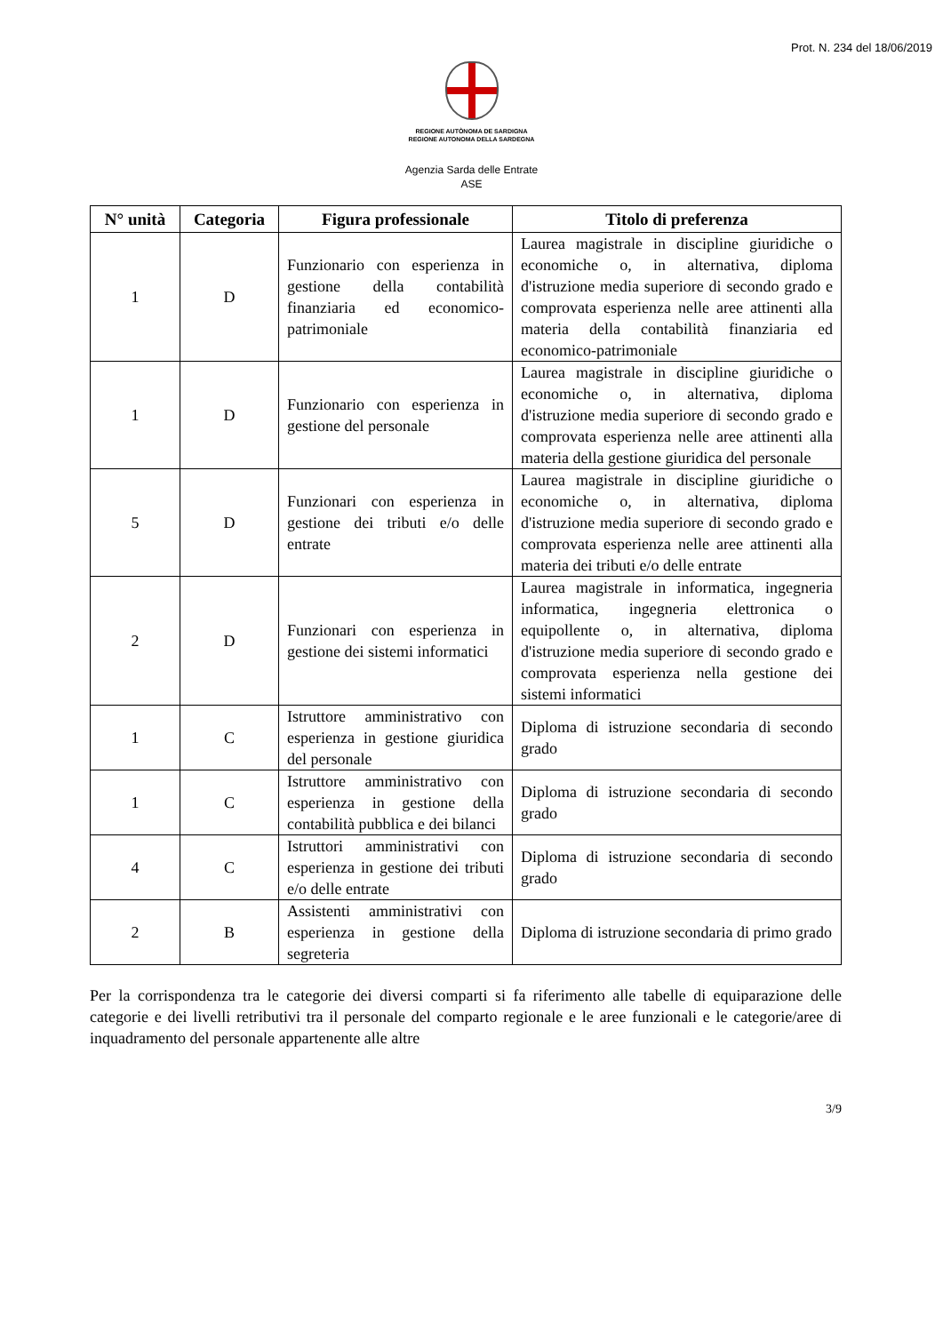Prot. N. 234 del 18/06/2019
REGIONE AUTÒNOMA DE SARDIGNA
REGIONE AUTONOMA DELLA SARDEGNA
Agenzia Sarda delle Entrate
ASE
| N° unità | Categoria | Figura professionale | Titolo di preferenza |
| --- | --- | --- | --- |
| 1 | D | Funzionario con esperienza in gestione della contabilità finanziaria ed economico-patrimoniale | Laurea magistrale in discipline giuridiche o economiche o, in alternativa, diploma d'istruzione media superiore di secondo grado e comprovata esperienza nelle aree attinenti alla materia della contabilità finanziaria ed economico-patrimoniale |
| 1 | D | Funzionario con esperienza in gestione del personale | Laurea magistrale in discipline giuridiche o economiche o, in alternativa, diploma d'istruzione media superiore di secondo grado e comprovata esperienza nelle aree attinenti alla materia della gestione giuridica del personale |
| 5 | D | Funzionari con esperienza in gestione dei tributi e/o delle entrate | Laurea magistrale in discipline giuridiche o economiche o, in alternativa, diploma d'istruzione media superiore di secondo grado e comprovata esperienza nelle aree attinenti alla materia dei tributi e/o delle entrate |
| 2 | D | Funzionari con esperienza in gestione dei sistemi informatici | Laurea magistrale in informatica, ingegneria informatica, ingegneria elettronica o equipollente o, in alternativa, diploma d'istruzione media superiore di secondo grado e comprovata esperienza nella gestione dei sistemi informatici |
| 1 | C | Istruttore amministrativo con esperienza in gestione giuridica del personale | Diploma di istruzione secondaria di secondo grado |
| 1 | C | Istruttore amministrativo con esperienza in gestione della contabilità pubblica e dei bilanci | Diploma di istruzione secondaria di secondo grado |
| 4 | C | Istruttori amministrativi con esperienza in gestione dei tributi e/o delle entrate | Diploma di istruzione secondaria di secondo grado |
| 2 | B | Assistenti amministrativi con esperienza in gestione della segreteria | Diploma di istruzione secondaria di primo grado |
Per la corrispondenza tra le categorie dei diversi comparti si fa riferimento alle tabelle di equiparazione delle categorie e dei livelli retributivi tra il personale del comparto regionale e le aree funzionali e le categorie/aree di inquadramento del personale appartenente alle altre
3/9